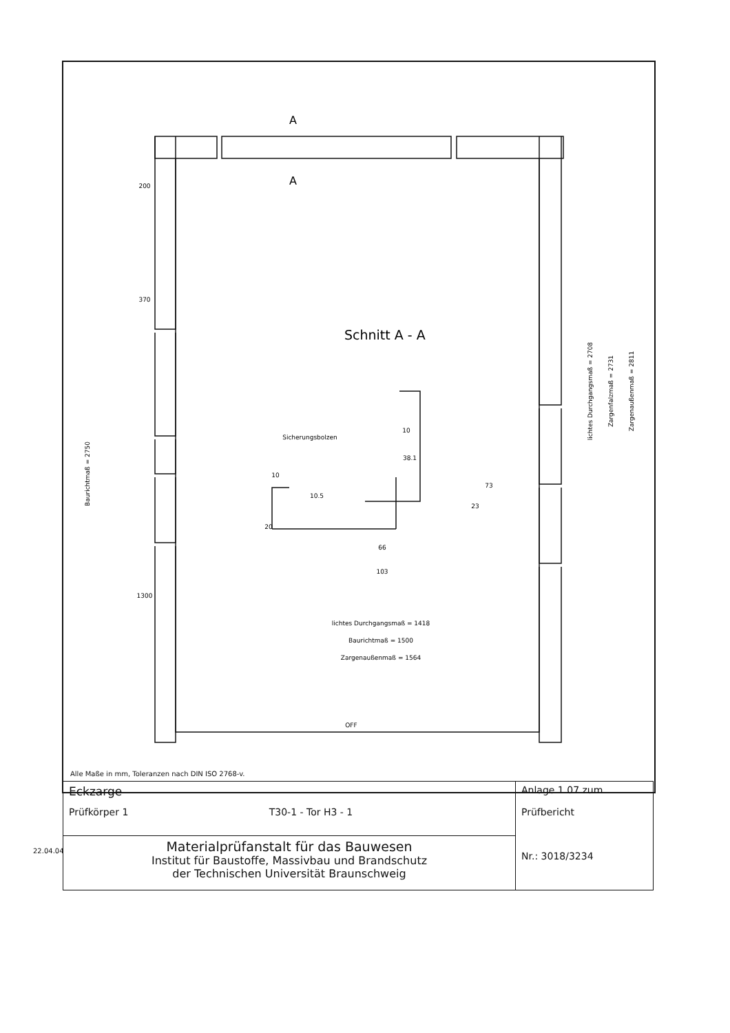200
370
1300
lichtes Durchgangsmaß = 1418
Baurichtmaß = 1500
Zargenaußenmaß = 1564
10.5
20
10
10
38.1
73
23
66
103
Sicherungsbolzen
OFF
Baurichtmaß = 2750
lichtes Durchgangsmaß = 2708
Zargenfalzmaß = 2731
Zargenaußenmaß = 2811
A
A
Schnitt A - A
Alle Maße in mm, Toleranzen nach DIN ISO 2768-v.
| Eckzarge Prüfkörper 1 T30-1 - Tor H3 - 1 | Anlage 1.07 zum Prüfbericht Nr.: 3018/3234 |
| Materialprüfanstalt für das Bauwesen Institut für Baustoffe, Massivbau und Brandschutz der Technischen Universität Braunschweig | |
22.04.04